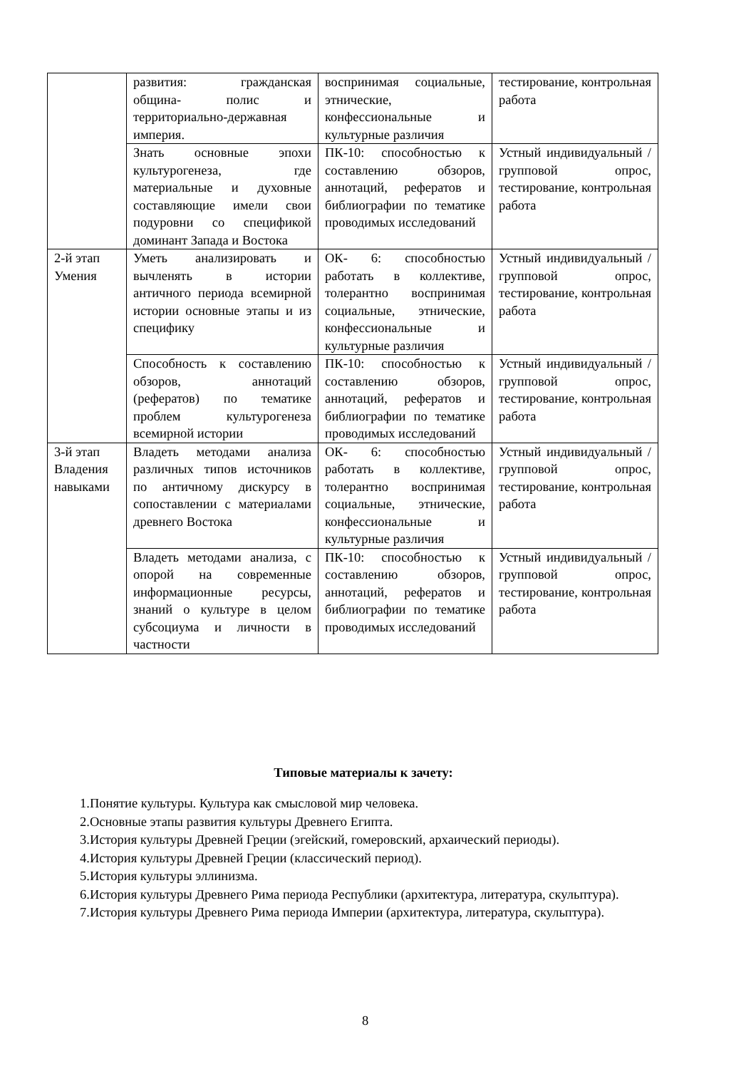| | развития: гражданская община- полис и территориально-державная империя. | воспринимая социальные, этнические, конфессиональные и культурные различия | тестирование, контрольная работа |
| | Знать основные эпохи культурогенеза, где материальные и духовные составляющие имели свои подуровни со спецификой доминант Запада и Востока | ПК-10: способностью к составлению обзоров, аннотаций, рефератов и библиографии по тематике проводимых исследований | Устный индивидуальный / групповой опрос, тестирование, контрольная работа |
| 2-й этап Умения | Уметь анализировать и вычленять в истории античного периода всемирной истории основные этапы и из специфику | ОК- 6: способностью работать в коллективе, толерантно воспринимая социальные, этнические, конфессиональные и культурные различия | Устный индивидуальный / групповой опрос, тестирование, контрольная работа |
| | Способность к составлению обзоров, аннотаций (рефератов) по тематике проблем культурогенеза всемирной истории | ПК-10: способностью к составлению обзоров, аннотаций, рефератов и библиографии по тематике проводимых исследований | Устный индивидуальный / групповой опрос, тестирование, контрольная работа |
| 3-й этап Владения навыками | Владеть методами анализа различных типов источников по античному дискурсу в сопоставлении с материалами древнего Востока | ОК- 6: способностью работать в коллективе, толерантно воспринимая социальные, этнические, конфессиональные и культурные различия | Устный индивидуальный / групповой опрос, тестирование, контрольная работа |
| | Владеть методами анализа, с опорой на современные информационные ресурсы, знаний о культуре в целом субсоциума и личности в частности | ПК-10: способностью к составлению обзоров, аннотаций, рефератов и библиографии по тематике проводимых исследований | Устный индивидуальный / групповой опрос, тестирование, контрольная работа |
Типовые материалы к зачету:
1.Понятие культуры. Культура как смысловой мир человека.
2.Основные этапы развития культуры Древнего Египта.
3.История культуры Древней Греции (эгейский, гомеровский, архаический периоды).
4.История культуры Древней Греции (классический период).
5.История культуры эллинизма.
6.История культуры Древнего Рима периода Республики (архитектура, литература, скульптура).
7.История культуры Древнего Рима периода Империи (архитектура, литература, скульптура).
8